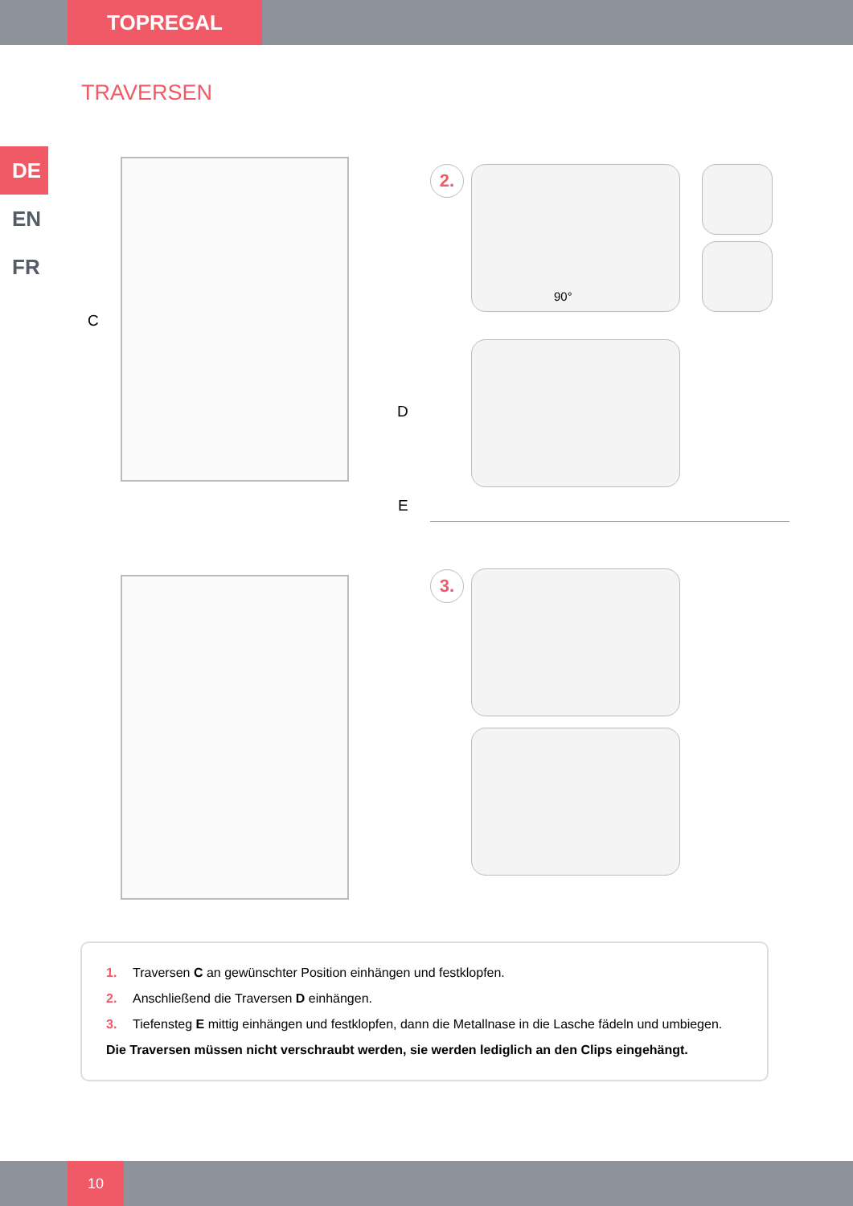TOPREGAL
TRAVERSEN
DE
EN
FR
C
D
E
2. 90°
3.
1. Traversen C an gewünschter Position einhängen und festklopfen.
2. Anschließend die Traversen D einhängen.
3. Tiefensteg E mittig einhängen und festklopfen, dann die Metallnase in die Lasche fädeln und umbiegen.
Die Traversen müssen nicht verschraubt werden, sie werden lediglich an den Clips eingehängt.
10